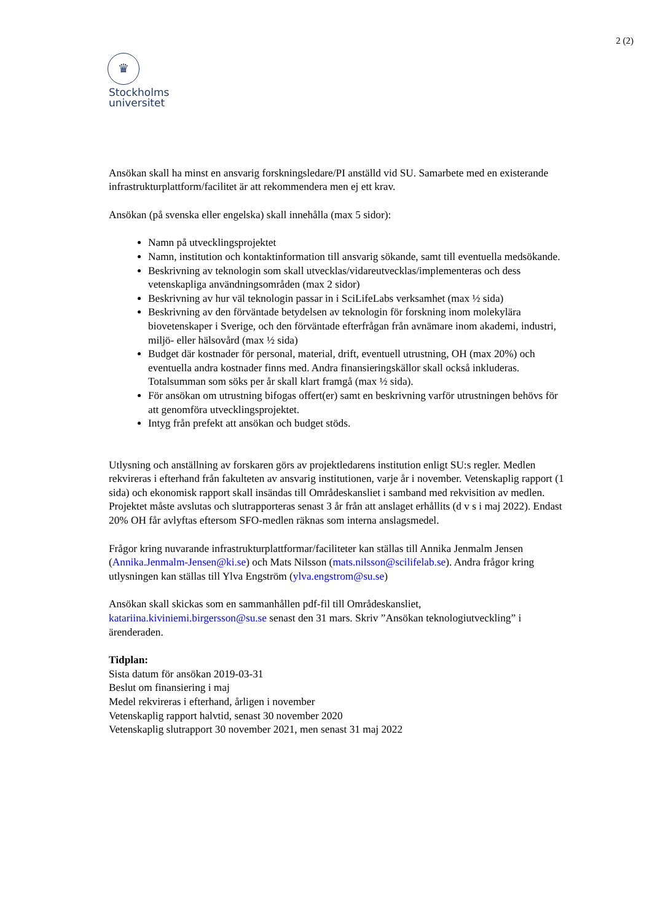2 (2)
♛
Stockholms
universitet
Ansökan skall ha minst en ansvarig forskningsledare/PI anställd vid SU. Samarbete med en existerande infrastrukturplattform/facilitet är att rekommendera men ej ett krav.
Ansökan (på svenska eller engelska) skall innehålla (max 5 sidor):
Namn på utvecklingsprojektet
Namn, institution och kontaktinformation till ansvarig sökande, samt till eventuella medsökande.
Beskrivning av teknologin som skall utvecklas/vidareutvecklas/implementeras och dess vetenskapliga användningsområden (max 2 sidor)
Beskrivning av hur väl teknologin passar in i SciLifeLabs verksamhet (max ½ sida)
Beskrivning av den förväntade betydelsen av teknologin för forskning inom molekylära biovetenskaper i Sverige, och den förväntade efterfrågan från avnämare inom akademi, industri, miljö- eller hälsovård (max ½ sida)
Budget där kostnader för personal, material, drift, eventuell utrustning, OH (max 20%) och eventuella andra kostnader finns med. Andra finansieringskällor skall också inkluderas. Totalsumman som söks per år skall klart framgå (max ½ sida).
För ansökan om utrustning bifogas offert(er) samt en beskrivning varför utrustningen behövs för att genomföra utvecklingsprojektet.
Intyg från prefekt att ansökan och budget stöds.
Utlysning och anställning av forskaren görs av projektledarens institution enligt SU:s regler. Medlen rekvireras i efterhand från fakulteten av ansvarig institutionen, varje år i november. Vetenskaplig rapport (1 sida) och ekonomisk rapport skall insändas till Områdeskansliet i samband med rekvisition av medlen. Projektet måste avslutas och slutrapporteras senast 3 år från att anslaget erhållits (d v s i maj 2022). Endast 20% OH får avlyftas eftersom SFO-medlen räknas som interna anslagsmedel.
Frågor kring nuvarande infrastrukturplattformar/faciliteter kan ställas till Annika Jenmalm Jensen (Annika.Jenmalm-Jensen@ki.se) och Mats Nilsson (mats.nilsson@scilifelab.se). Andra frågor kring utlysningen kan ställas till Ylva Engström (ylva.engstrom@su.se)
Ansökan skall skickas som en sammanhållen pdf-fil till Områdeskansliet, katariina.kiviniemi.birgersson@su.se senast den 31 mars. Skriv ”Ansökan teknologiutveckling” i ärenderaden.
Tidplan:
Sista datum för ansökan 2019-03-31
Beslut om finansiering i maj
Medel rekvireras i efterhand, årligen i november
Vetenskaplig rapport halvtid, senast 30 november 2020
Vetenskaplig slutrapport 30 november 2021, men senast 31 maj 2022